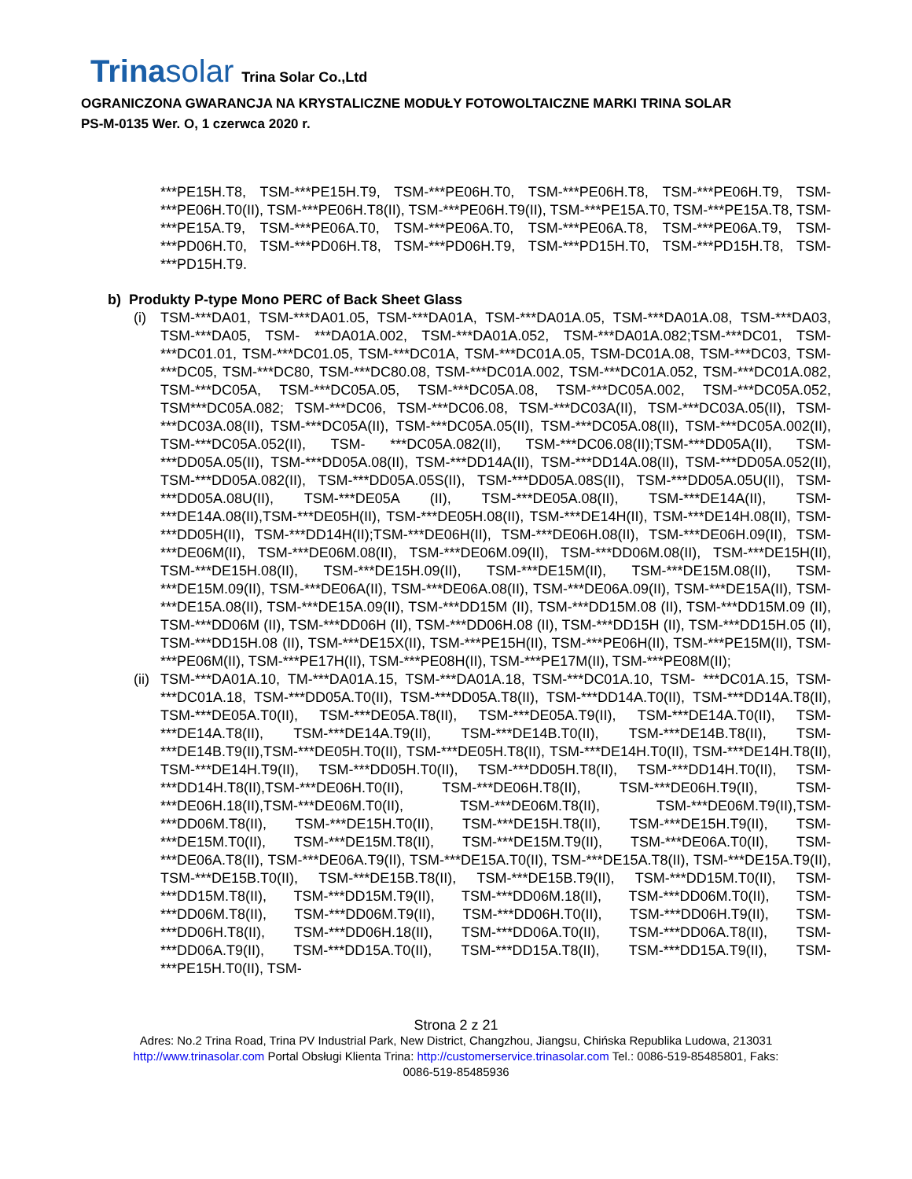Trinasolar
Trina Solar Co.,Ltd
OGRANICZONA GWARANCJA NA KRYSTALICZNE MODUŁY FOTOWOLTAICZNE MARKI TRINA SOLAR
PS-M-0135 Wer. O, 1 czerwca 2020 r.
***PE15H.T8, TSM-***PE15H.T9, TSM-***PE06H.T0, TSM-***PE06H.T8, TSM-***PE06H.T9, TSM-***PE06H.T0(II), TSM-***PE06H.T8(II), TSM-***PE06H.T9(II), TSM-***PE15A.T0, TSM-***PE15A.T8, TSM-***PE15A.T9, TSM-***PE06A.T0, TSM-***PE06A.T0, TSM-***PE06A.T8, TSM-***PE06A.T9, TSM-***PD06H.T0, TSM-***PD06H.T8, TSM-***PD06H.T9, TSM-***PD15H.T0, TSM-***PD15H.T8, TSM-***PD15H.T9.
b) Produkty P-type Mono PERC of Back Sheet Glass
(i) TSM-***DA01, TSM-***DA01.05, TSM-***DA01A, TSM-***DA01A.05, TSM-***DA01A.08, TSM-***DA03, TSM-***DA05, TSM- ***DA01A.002, TSM-***DA01A.052, TSM-***DA01A.082;TSM-***DC01, TSM-***DC01.01, TSM-***DC01.05, TSM-***DC01A, TSM-***DC01A.05, TSM-DC01A.08, TSM-***DC03, TSM-***DC05, TSM-***DC80, TSM-***DC80.08, TSM-***DC01A.002, TSM-***DC01A.052, TSM-***DC01A.082, TSM-***DC05A, TSM-***DC05A.05, TSM-***DC05A.08, TSM-***DC05A.002, TSM-***DC05A.052, TSM***DC05A.082; TSM-***DC06, TSM-***DC06.08, TSM-***DC03A(II), TSM-***DC03A.05(II), TSM-***DC03A.08(II), TSM-***DC05A(II), TSM-***DC05A.05(II), TSM-***DC05A.08(II), TSM-***DC05A.002(II), TSM-***DC05A.052(II), TSM- ***DC05A.082(II), TSM-***DC06.08(II);TSM-***DD05A(II), TSM-***DD05A.05(II), TSM-***DD05A.08(II), TSM-***DD14A(II), TSM-***DD14A.08(II), TSM-***DD05A.052(II), TSM-***DD05A.082(II), TSM-***DD05A.05S(II), TSM-***DD05A.08S(II), TSM-***DD05A.05U(II), TSM-***DD05A.08U(II), TSM-***DE05A (II), TSM-***DE05A.08(II), TSM-***DE14A(II), TSM-***DE14A.08(II),TSM-***DE05H(II), TSM-***DE05H.08(II), TSM-***DE14H(II), TSM-***DE14H.08(II), TSM-***DD05H(II), TSM-***DD14H(II);TSM-***DE06H(II), TSM-***DE06H.08(II), TSM-***DE06H.09(II), TSM-***DE06M(II), TSM-***DE06M.08(II), TSM-***DE06M.09(II), TSM-***DD06M.08(II), TSM-***DE15H(II), TSM-***DE15H.08(II), TSM-***DE15H.09(II), TSM-***DE15M(II), TSM-***DE15M.08(II), TSM-***DE15M.09(II), TSM-***DE06A(II), TSM-***DE06A.08(II), TSM-***DE06A.09(II), TSM-***DE15A(II), TSM-***DE15A.08(II), TSM-***DE15A.09(II), TSM-***DD15M (II), TSM-***DD15M.08 (II), TSM-***DD15M.09 (II), TSM-***DD06M (II), TSM-***DD06H (II), TSM-***DD06H.08 (II), TSM-***DD15H (II), TSM-***DD15H.05 (II), TSM-***DD15H.08 (II), TSM-***DE15X(II), TSM-***PE15H(II), TSM-***PE06H(II), TSM-***PE15M(II), TSM-***PE06M(II), TSM-***PE17H(II), TSM-***PE08H(II), TSM-***PE17M(II), TSM-***PE08M(II);
(ii)
TSM-***DA01A.10, TM-***DA01A.15, TSM-***DA01A.18, TSM-***DC01A.10, TSM- ***DC01A.15, TSM-***DC01A.18, TSM-***DD05A.T0(II), TSM-***DD05A.T8(II), TSM-***DD14A.T0(II), TSM-***DD14A.T8(II), TSM-***DE05A.T0(II), TSM-***DE05A.T8(II), TSM-***DE05A.T9(II), TSM-***DE14A.T0(II), TSM-***DE14A.T8(II), TSM-***DE14A.T9(II), TSM-***DE14B.T0(II), TSM-***DE14B.T8(II), TSM-***DE14B.T9(II),TSM-***DE05H.T0(II), TSM-***DE05H.T8(II), TSM-***DE14H.T0(II), TSM-***DE14H.T8(II), TSM-***DE14H.T9(II), TSM-***DD05H.T0(II), TSM-***DD05H.T8(II), TSM-***DD14H.T0(II), TSM-***DD14H.T8(II),TSM-***DE06H.T0(II), TSM-***DE06H.T8(II), TSM-***DE06H.T9(II), TSM-***DE06H.18(II),TSM-***DE06M.T0(II), TSM-***DE06M.T8(II), TSM-***DE06M.T9(II),TSM-***DD06M.T8(II), TSM-***DE15H.T0(II), TSM-***DE15H.T8(II), TSM-***DE15H.T9(II), TSM-***DE15M.T0(II), TSM-***DE15M.T8(II), TSM-***DE15M.T9(II), TSM-***DE06A.T0(II), TSM-***DE06A.T8(II), TSM-***DE06A.T9(II), TSM-***DE15A.T0(II), TSM-***DE15A.T8(II), TSM-***DE15A.T9(II), TSM-***DE15B.T0(II), TSM-***DE15B.T8(II), TSM-***DE15B.T9(II), TSM-***DD15M.T0(II), TSM-***DD15M.T8(II), TSM-***DD15M.T9(II), TSM-***DD06M.18(II), TSM-***DD06M.T0(II), TSM-***DD06M.T8(II), TSM-***DD06M.T9(II), TSM-***DD06H.T0(II), TSM-***DD06H.T9(II), TSM-***DD06H.T8(II), TSM-***DD06H.18(II), TSM-***DD06A.T0(II), TSM-***DD06A.T8(II), TSM-***DD06A.T9(II), TSM-***DD15A.T0(II), TSM-***DD15A.T8(II), TSM-***DD15A.T9(II), TSM-***PE15H.T0(II), TSM-
Strona 2 z 21
Adres: No.2 Trina Road, Trina PV Industrial Park, New District, Changzhou, Jiangsu, Chińska Republika Ludowa, 213031
http://www.trinasolar.com Portal Obsługi Klienta Trina: http://customerservice.trinasolar.com Tel.: 0086-519-85485801, Faks:
0086-519-85485936